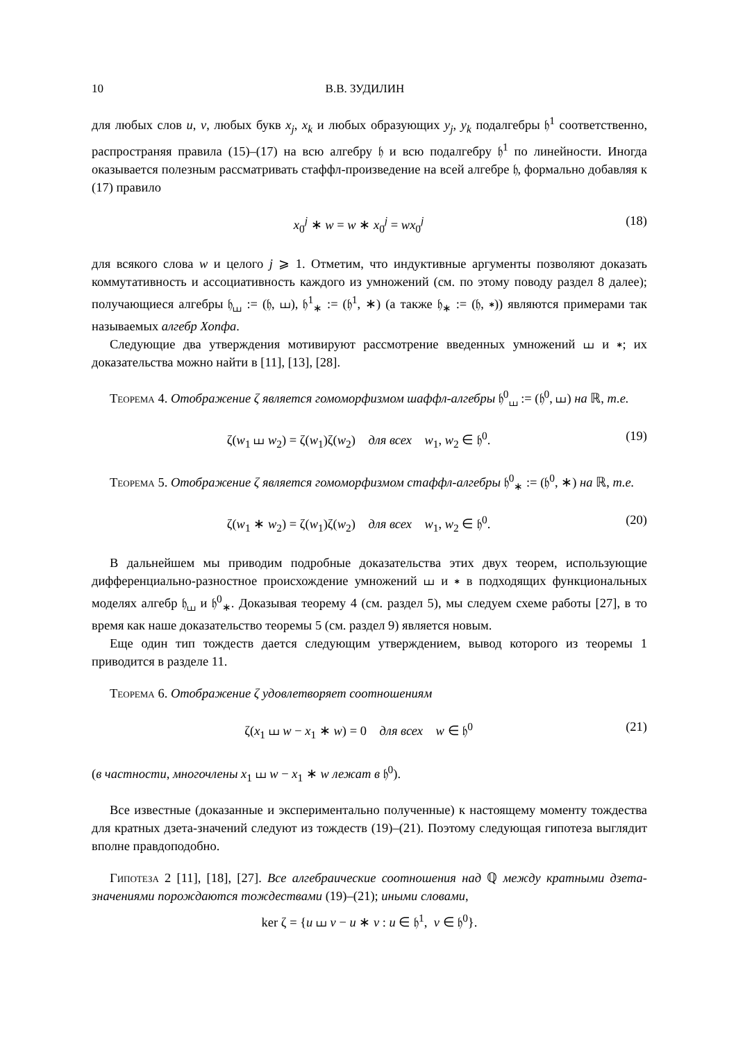10 В.В. ЗУДИЛИН
для любых слов u, v, любых букв x<sub>j</sub>, x<sub>k</sub> и любых образующих y<sub>j</sub>, y<sub>k</sub> подалгебры 𝔥<sup>1</sup> соответственно, распространяя правила (15)–(17) на всю алгебру 𝔥 и всю подалгебру 𝔥<sup>1</sup> по линейности. Иногда оказывается полезным рассматривать стаффл-произведение на всей алгебре 𝔥, формально добавляя к (17) правило
x<sub>0</sub><sup>j</sup> ∗ w = w ∗ x<sub>0</sub><sup>j</sup> = wx<sub>0</sub><sup>j</sup> (18)
для всякого слова w и целого j ⩾ 1. Отметим, что индуктивные аргументы позволяют доказать коммутативность и ассоциативность каждого из умножений (см. по этому поводу раздел 8 далее); получающиеся алгебры 𝔥<sub>⧢</sub> := (𝔥, ⧢), 𝔥<sup>1</sup><sub>∗</sub> := (𝔥<sup>1</sup>, ∗) (а также 𝔥<sub>∗</sub> := (𝔥, ∗)) являются примерами так называемых алгебр Хопфа.
Следующие два утверждения мотивируют рассмотрение введенных умножений ⧢ и ∗; их доказательства можно найти в [11], [13], [28].
Теорема 4. Отображение ζ является гомоморфизмом шаффл-алгебры 𝔥<sup>0</sup><sub>⧢</sub> := (𝔥<sup>0</sup>, ⧢) на ℝ, т.е.
ζ(w<sub>1</sub> ⧢ w<sub>2</sub>) = ζ(w<sub>1</sub>)ζ(w<sub>2</sub>) для всех w<sub>1</sub>, w<sub>2</sub> ∈ 𝔥<sup>0</sup>. (19)
Теорема 5. Отображение ζ является гомоморфизмом стаффл-алгебры 𝔥<sup>0</sup><sub>∗</sub> := (𝔥<sup>0</sup>, ∗) на ℝ, т.е.
ζ(w<sub>1</sub> ∗ w<sub>2</sub>) = ζ(w<sub>1</sub>)ζ(w<sub>2</sub>) для всех w<sub>1</sub>, w<sub>2</sub> ∈ 𝔥<sup>0</sup>. (20)
В дальнейшем мы приводим подробные доказательства этих двух теорем, использующие дифференциально-разностное происхождение умножений ⧢ и ∗ в подходящих функциональных моделях алгебр 𝔥<sub>⧢</sub> и 𝔥<sup>0</sup><sub>∗</sub>. Доказывая теорему 4 (см. раздел 5), мы следуем схеме работы [27], в то время как наше доказательство теоремы 5 (см. раздел 9) является новым.
Еще один тип тождеств дается следующим утверждением, вывод которого из теоремы 1 приводится в разделе 11.
Теорема 6. Отображение ζ удовлетворяет соотношениям
ζ(x<sub>1</sub> ⧢ w − x<sub>1</sub> ∗ w) = 0 для всех w ∈ 𝔥<sup>0</sup> (21)
(в частности, многочлены x<sub>1</sub> ⧢ w − x<sub>1</sub> ∗ w лежат в 𝔥<sup>0</sup>).
Все известные (доказанные и экспериментально полученные) к настоящему моменту тождества для кратных дзета-значений следуют из тождеств (19)–(21). Поэтому следующая гипотеза выглядит вполне правдоподобно.
Гипотеза 2 [11], [18], [27]. Все алгебраические соотношения над ℚ между кратными дзета-значениями порождаются тождествами (19)–(21); иными словами,
ker ζ = {u ⧢ v − u ∗ v : u ∈ 𝔥<sup>1</sup>, v ∈ 𝔥<sup>0</sup>}.